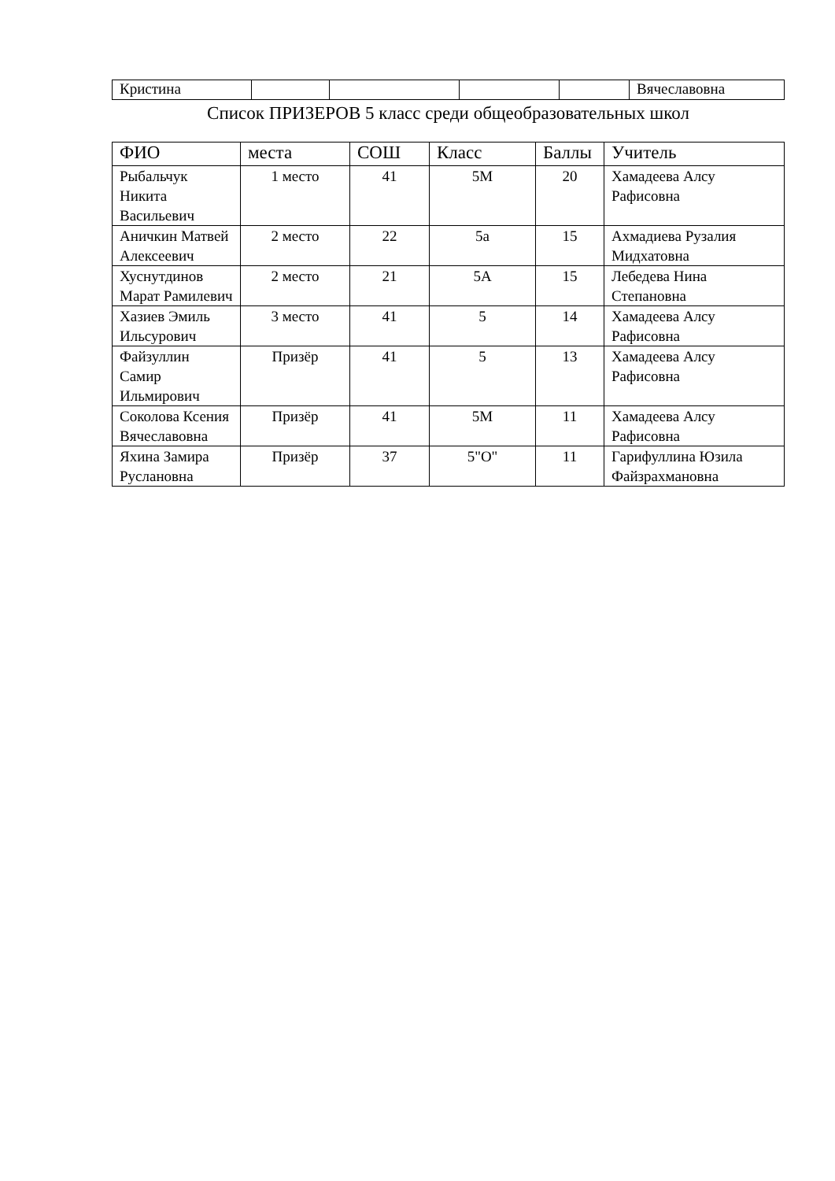| Кристина | | | | | Вячеславовна |
Список ПРИЗЕРОВ 5 класс среди общеобразовательных школ
| ФИО | места | СОШ | Класс | Баллы | Учитель |
| --- | --- | --- | --- | --- | --- |
| Рыбальчук Никита Васильевич | 1 место | 41 | 5М | 20 | Хамадеева Алсу Рафисовна |
| Аничкин Матвей Алексеевич | 2 место | 22 | 5а | 15 | Ахмадиева Рузалия Мидхатовна |
| Хуснутдинов Марат Рамилевич | 2 место | 21 | 5А | 15 | Лебедева Нина Степановна |
| Хазиев Эмиль Ильсурович | 3 место | 41 | 5 | 14 | Хамадеева Алсу Рафисовна |
| Файзуллин Самир Ильмирович | Призёр | 41 | 5 | 13 | Хамадеева Алсу Рафисовна |
| Соколова Ксения Вячеславовна | Призёр | 41 | 5М | 11 | Хамадеева Алсу Рафисовна |
| Яхина Замира Руслановна | Призёр | 37 | 5"О" | 11 | Гарифуллина Юзила Файзрахмановна |